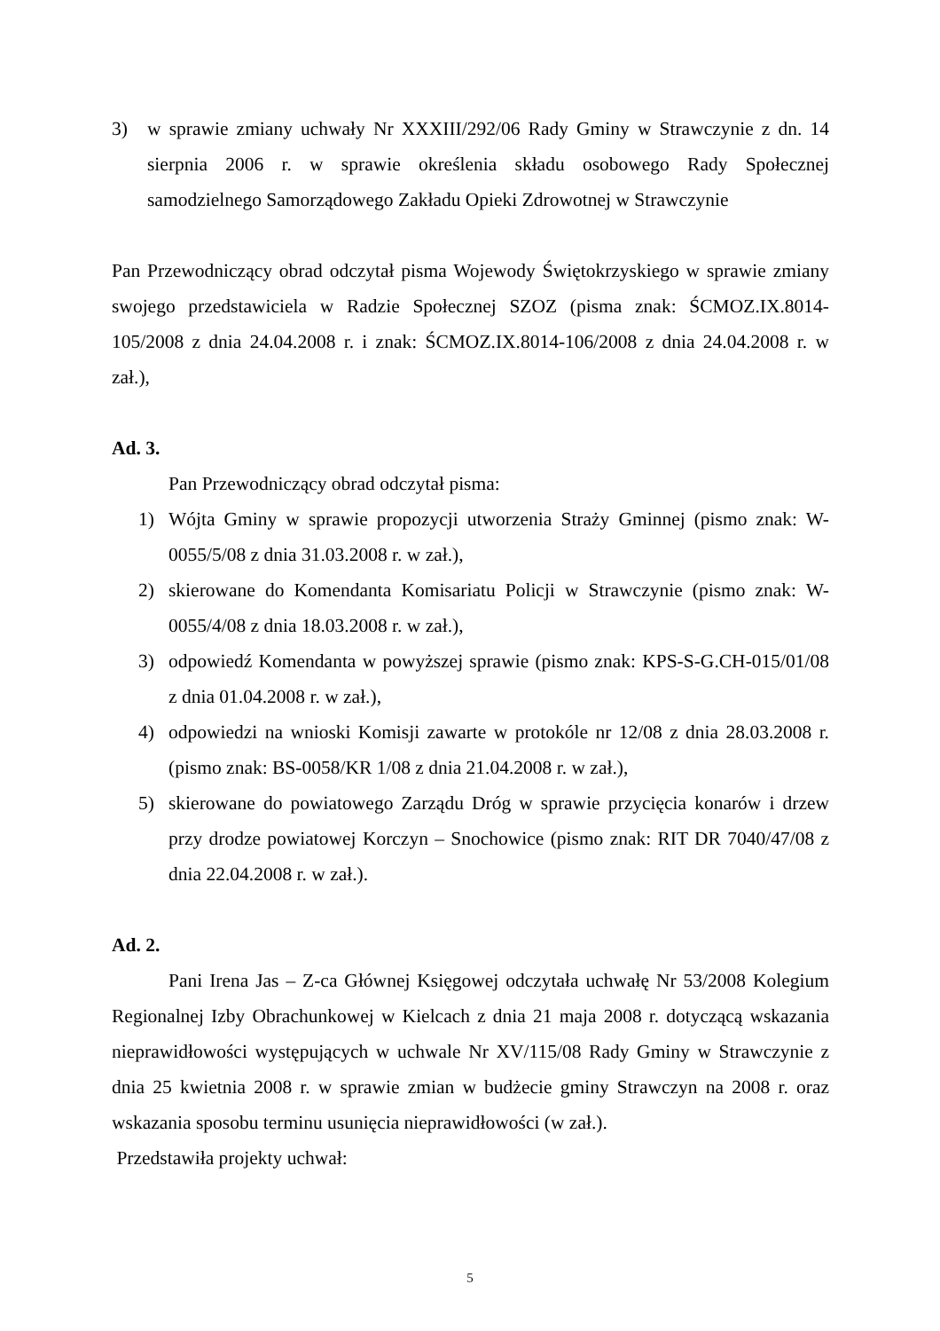3) w sprawie zmiany uchwały Nr XXXIII/292/06 Rady Gminy w Strawczynie z dn. 14 sierpnia 2006 r. w sprawie określenia składu osobowego Rady Społecznej samodzielnego Samorządowego Zakładu Opieki Zdrowotnej w Strawczynie
Pan Przewodniczący obrad odczytał pisma Wojewody Świętokrzyskiego w sprawie zmiany swojego przedstawiciela w Radzie Społecznej SZOZ (pisma znak: ŚCMOZ.IX.8014-105/2008 z dnia 24.04.2008 r. i znak: ŚCMOZ.IX.8014-106/2008 z dnia 24.04.2008 r. w zał.),
Ad. 3.
Pan Przewodniczący obrad odczytał pisma:
1) Wójta Gminy w sprawie propozycji utworzenia Straży Gminnej (pismo znak: W-0055/5/08 z dnia 31.03.2008 r. w zał.),
2) skierowane do Komendanta Komisariatu Policji w Strawczynie (pismo znak: W-0055/4/08 z dnia 18.03.2008 r. w zał.),
3) odpowiedź Komendanta w powyższej sprawie (pismo znak: KPS-S-G.CH-015/01/08 z dnia 01.04.2008 r. w zał.),
4) odpowiedzi na wnioski Komisji zawarte w protokóle nr 12/08 z dnia 28.03.2008 r. (pismo znak: BS-0058/KR 1/08 z dnia 21.04.2008 r. w zał.),
5) skierowane do powiatowego Zarządu Dróg w sprawie przycięcia konarów i drzew przy drodze powiatowej Korczyn – Snochowice (pismo znak: RIT DR 7040/47/08 z dnia 22.04.2008 r. w zał.).
Ad. 2.
Pani Irena Jas – Z-ca Głównej Księgowej odczytała uchwałę Nr 53/2008 Kolegium Regionalnej Izby Obrachunkowej w Kielcach z dnia 21 maja 2008 r. dotyczącą wskazania nieprawidłowości występujących w uchwale Nr XV/115/08 Rady Gminy w Strawczynie z dnia 25 kwietnia 2008 r. w sprawie zmian w budżecie gminy Strawczyn na 2008 r. oraz wskazania sposobu terminu usunięcia nieprawidłowości (w zał.).
Przedstawiła projekty uchwał:
5